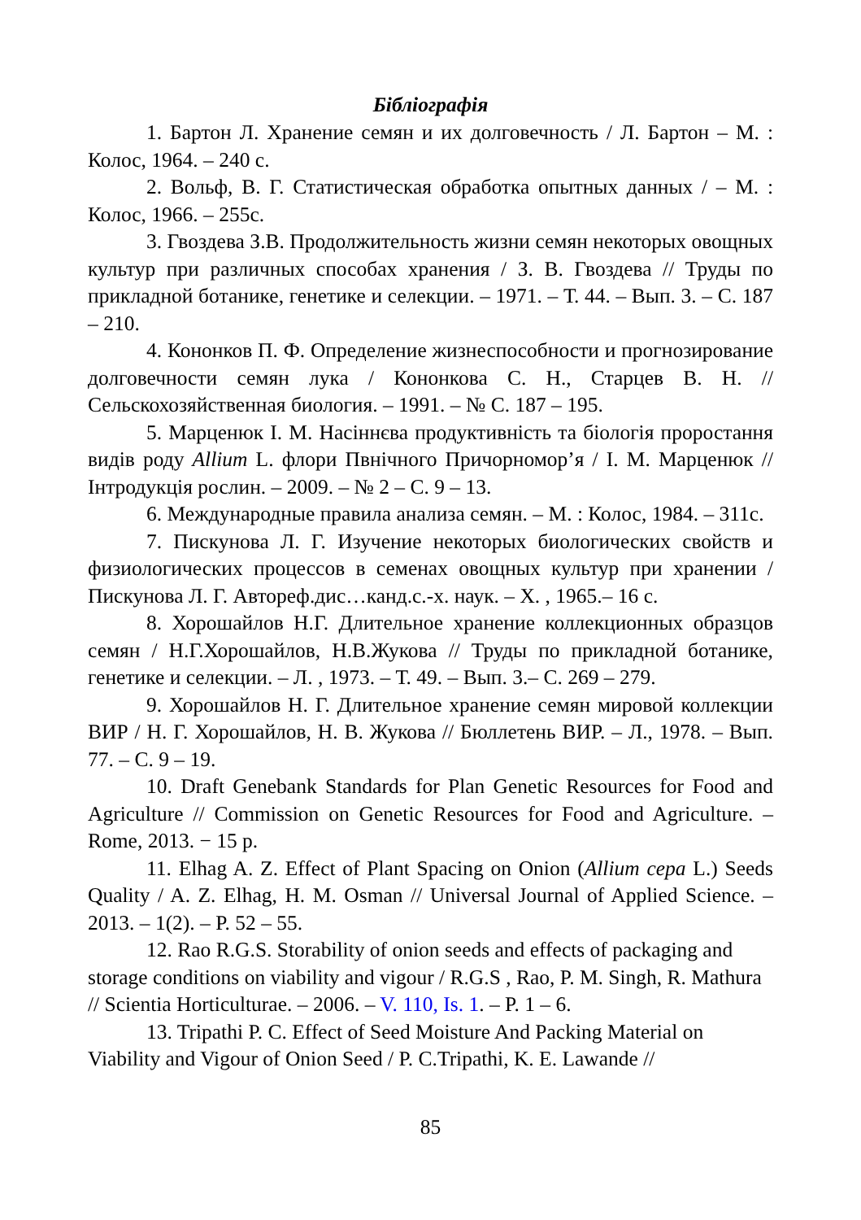Бібліографія
1. Бартон Л. Хранение семян и их долговечность / Л. Бартон – М. : Колос, 1964. – 240 с.
2. Вольф, В. Г. Статистическая обработка опытных данных / – М. : Колос, 1966. – 255с.
3. Гвоздева З.В. Продолжительность жизни семян некоторых овощных культур при различных способах хранения / З. В. Гвоздева // Труды по прикладной ботанике, генетике и селекции. – 1971. – Т. 44. – Вып. 3. – С. 187 – 210.
4. Кононков П. Ф. Определение жизнеспособности и прогнозирование долговечности семян лука / Кононкова С. Н., Старцев В. Н. // Сельскохозяйственная биология. – 1991. – № С. 187 – 195.
5. Марценюк І. М. Насіннєва продуктивність та біологія проростання видів роду Allium L. флори Пвнічного Причорномор’я / І. М. Марценюк // Інтродукція рослин. – 2009. – № 2 – С. 9 – 13.
6. Международные правила анализа семян. – М. : Колос, 1984. – 311с.
7. Пискунова Л. Г. Изучение некоторых биологических свойств и физиологических процессов в семенах овощных культур при хранении / Пискунова Л. Г. Автореф.дис…канд.с.-х. наук. – Х. , 1965.– 16 с.
8. Хорошайлов Н.Г. Длительное хранение коллекционных образцов семян / Н.Г.Хорошайлов, Н.В.Жукова // Труды по прикладной ботанике, генетике и селекции. – Л. , 1973. – Т. 49. – Вып. 3.– С. 269 – 279.
9. Хорошайлов Н. Г. Длительное хранение семян мировой коллекции ВИР / Н. Г. Хорошайлов, Н. В. Жукова // Бюллетень ВИР. – Л., 1978. – Вып. 77. – С. 9 – 19.
10. Draft Genebank Standards for Plan Genetic Resources for Food and Agriculture // Commission on Genetic Resources for Food and Agriculture. – Rome, 2013. − 15 р.
11. Elhag A. Z. Effect of Plant Spacing on Onion (Allium cepa L.) Seeds Quality / A. Z. Elhag, H. M. Osman // Universal Journal of Applied Science. – 2013. – 1(2). – P. 52 – 55.
12. Rao R.G.S. Storability of onion seeds and effects of packaging and storage conditions on viability and vigour / R.G.S , Rao, P. M. Singh, R. Mathura // Scientia Horticulturae. – 2006. – V. 110, Is. 1. – P. 1 – 6.
13. Tripathi P. C. Effect of Seed Moisture And Packing Material on Viability and Vigour of Onion Seed / P. C.Tripathi, K. E. Lawande //
85